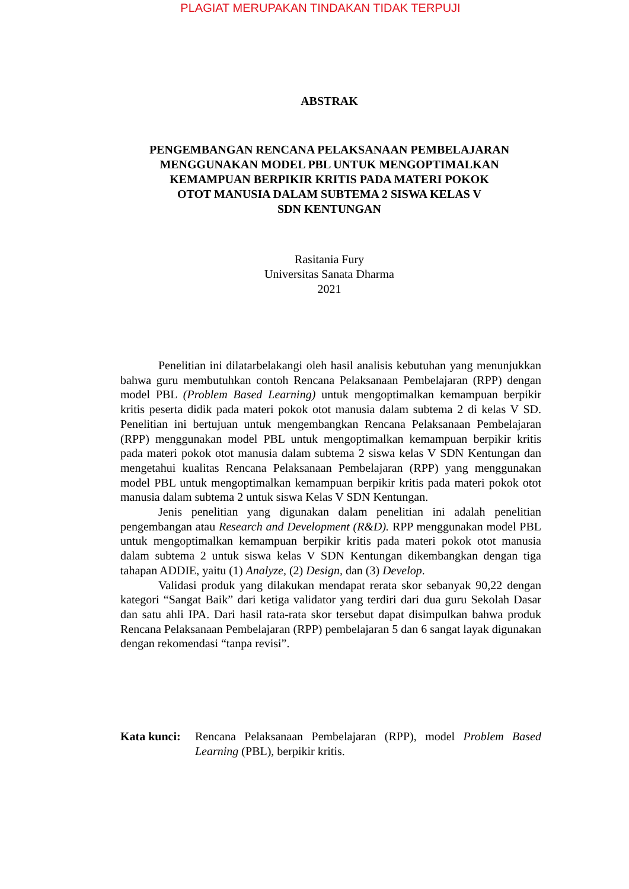PLAGIAT MERUPAKAN TINDAKAN TIDAK TERPUJI
ABSTRAK
PENGEMBANGAN RENCANA PELAKSANAAN PEMBELAJARAN
MENGGUNAKAN MODEL PBL UNTUK MENGOPTIMALKAN
KEMAMPUAN BERPIKIR KRITIS PADA MATERI POKOK
OTOT MANUSIA DALAM SUBTEMA 2 SISWA KELAS V
SDN KENTUNGAN
Rasitania Fury
Universitas Sanata Dharma
2021
Penelitian ini dilatarbelakangi oleh hasil analisis kebutuhan yang menunjukkan bahwa guru membutuhkan contoh Rencana Pelaksanaan Pembelajaran (RPP) dengan model PBL (Problem Based Learning) untuk mengoptimalkan kemampuan berpikir kritis peserta didik pada materi pokok otot manusia dalam subtema 2 di kelas V SD. Penelitian ini bertujuan untuk mengembangkan Rencana Pelaksanaan Pembelajaran (RPP) menggunakan model PBL untuk mengoptimalkan kemampuan berpikir kritis pada materi pokok otot manusia dalam subtema 2 siswa kelas V SDN Kentungan dan mengetahui kualitas Rencana Pelaksanaan Pembelajaran (RPP) yang menggunakan model PBL untuk mengoptimalkan kemampuan berpikir kritis pada materi pokok otot manusia dalam subtema 2 untuk siswa Kelas V SDN Kentungan.
Jenis penelitian yang digunakan dalam penelitian ini adalah penelitian pengembangan atau Research and Development (R&D). RPP menggunakan model PBL untuk mengoptimalkan kemampuan berpikir kritis pada materi pokok otot manusia dalam subtema 2 untuk siswa kelas V SDN Kentungan dikembangkan dengan tiga tahapan ADDIE, yaitu (1) Analyze, (2) Design, dan (3) Develop.
Validasi produk yang dilakukan mendapat rerata skor sebanyak 90,22 dengan kategori “Sangat Baik” dari ketiga validator yang terdiri dari dua guru Sekolah Dasar dan satu ahli IPA. Dari hasil rata-rata skor tersebut dapat disimpulkan bahwa produk Rencana Pelaksanaan Pembelajaran (RPP) pembelajaran 5 dan 6 sangat layak digunakan dengan rekomendasi “tanpa revisi”.
Kata kunci:
Rencana Pelaksanaan Pembelajaran (RPP), model Problem Based Learning (PBL), berpikir kritis.